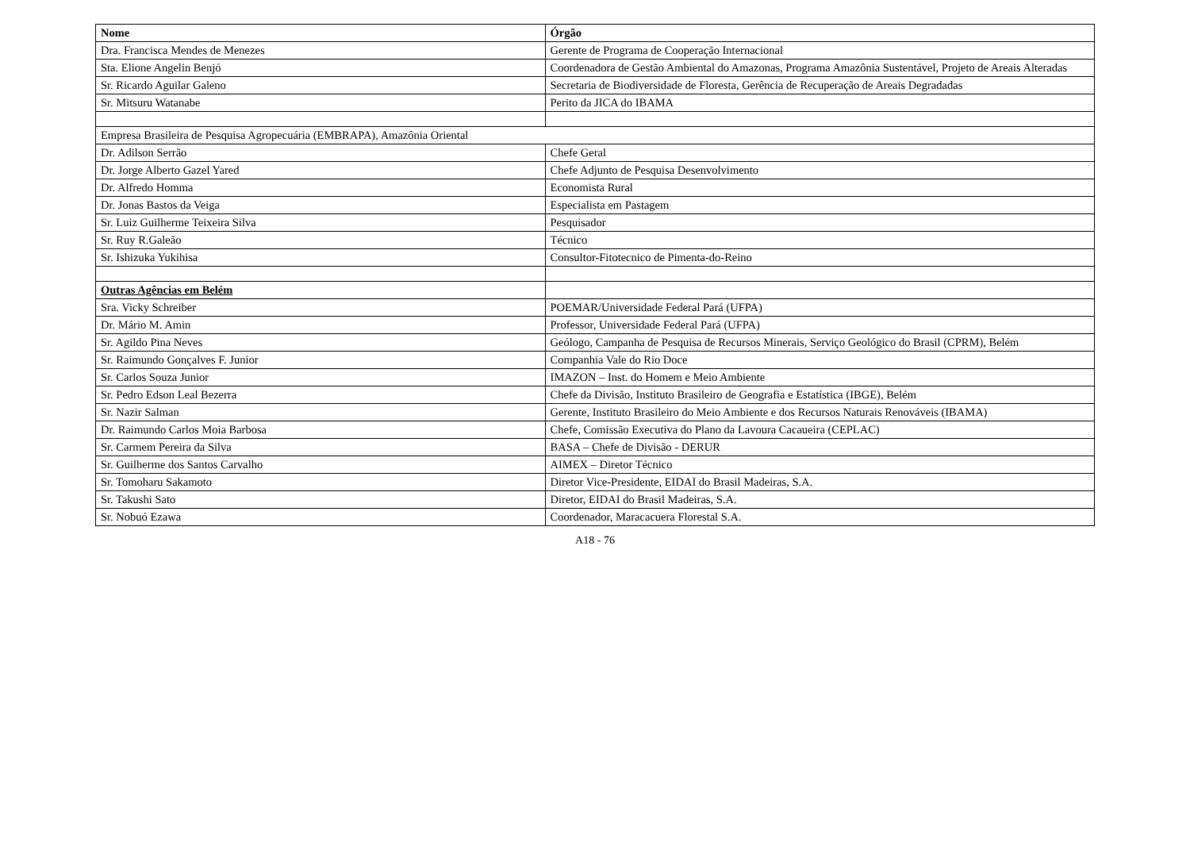| Nome | Órgão |
| --- | --- |
| Dra. Francisca Mendes de Menezes | Gerente de Programa de Cooperação Internacional |
| Sta. Elione Angelin Benjó | Coordenadora de Gestão Ambiental do Amazonas, Programa Amazônia Sustentável, Projeto de Areais Alteradas |
| Sr. Ricardo Aguilar Galeno | Secretaria de Biodiversidade de Floresta, Gerência de Recuperação de Areais Degradadas |
| Sr. Mitsuru Watanabe | Perito da JICA do IBAMA |
| Empresa Brasileira de Pesquisa Agropecuária (EMBRAPA), Amazônia Oriental | |
| Dr. Adilson Serrão | Chefe Geral |
| Dr. Jorge Alberto Gazel Yared | Chefe Adjunto de Pesquisa Desenvolvimento |
| Dr. Alfredo Homma | Economista Rural |
| Dr. Jonas Bastos da Veiga | Especialista em Pastagem |
| Sr. Luiz Guilherme Teixeira Silva | Pesquisador |
| Sr. Ruy R.Galeão | Técnico |
| Sr. Ishizuka Yukihisa | Consultor-Fitotecnico de Pimenta-do-Reino |
| Outras Agências em Belém | |
| Sra. Vicky Schreiber | POEMAR/Universidade Federal Pará (UFPA) |
| Dr. Mário M. Amin | Professor, Universidade Federal Pará (UFPA) |
| Sr. Agildo Pina Neves | Geólogo, Campanha de Pesquisa de Recursos Minerais, Serviço Geológico do Brasil (CPRM), Belém |
| Sr. Raimundo Gonçalves F. Junior | Companhia Vale do Rio Doce |
| Sr. Carlos Souza Junior | IMAZON – Inst. do Homem e Meio Ambiente |
| Sr. Pedro Edson Leal Bezerra | Chefe da Divisão, Instituto Brasileiro de Geografia e Estatística (IBGE), Belém |
| Sr. Nazir Salman | Gerente, Instituto Brasileiro do Meio Ambiente e dos Recursos Naturais Renováveis (IBAMA) |
| Dr. Raimundo Carlos Moia Barbosa | Chefe, Comissão Executiva do Plano da Lavoura Cacaueira (CEPLAC) |
| Sr. Carmem Pereira da Silva | BASA – Chefe de Divisão - DERUR |
| Sr. Guilherme dos Santos Carvalho | AIMEX – Diretor Técnico |
| Sr. Tomoharu Sakamoto | Diretor Vice-Presidente, EIDAI do Brasil Madeiras, S.A. |
| Sr. Takushi Sato | Diretor, EIDAI do Brasil Madeiras, S.A. |
| Sr. Nobuó Ezawa | Coordenador, Maracacuera Florestal S.A. |
A18 - 76